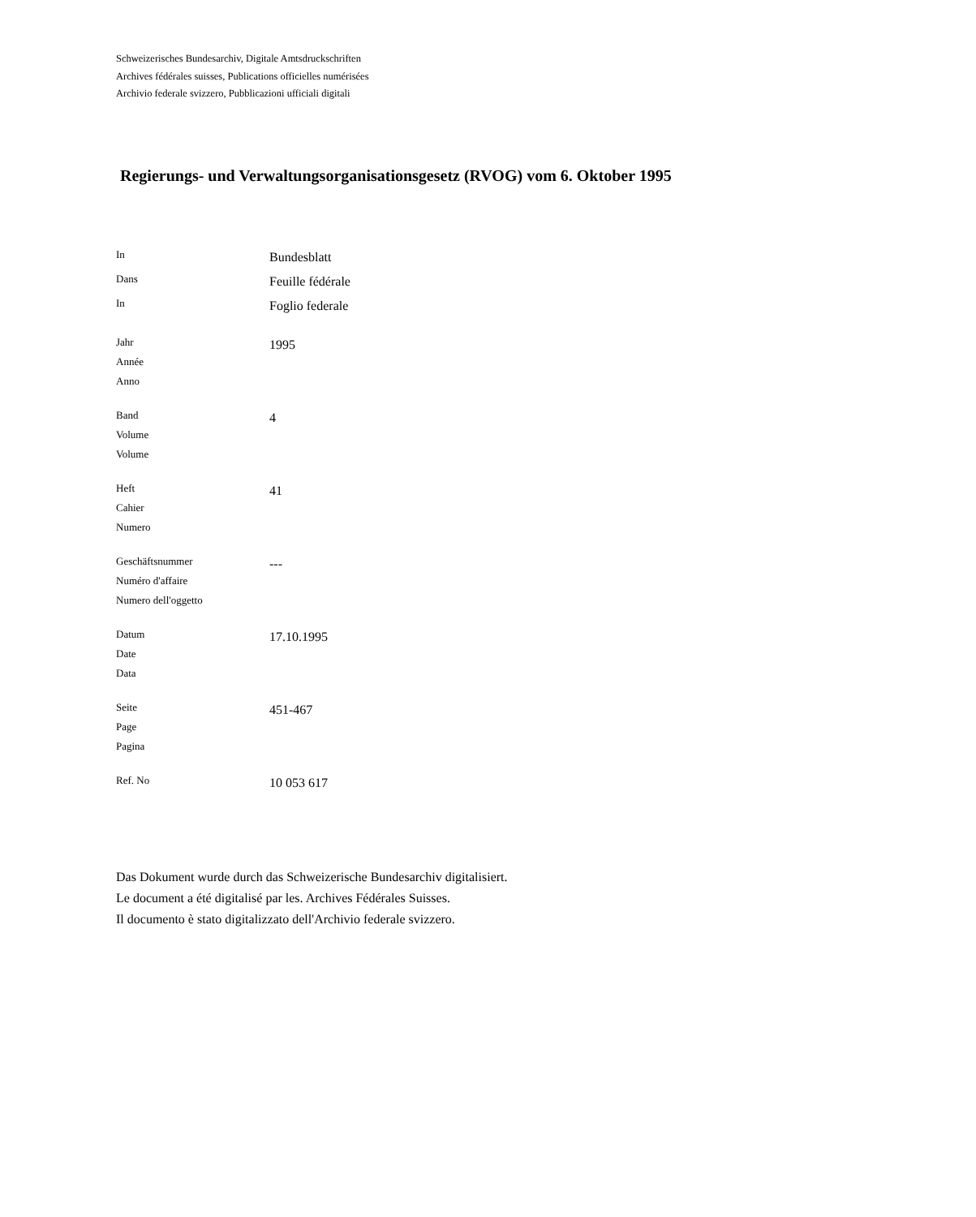Schweizerisches Bundesarchiv, Digitale Amtsdruckschriften
Archives fédérales suisses, Publications officielles numérisées
Archivio federale svizzero, Pubblicazioni ufficiali digitali
Regierungs- und Verwaltungsorganisationsgesetz (RVOG) vom 6. Oktober 1995
| In | Bundesblatt |
| Dans | Feuille fédérale |
| In | Foglio federale |
| Jahr Année Anno | 1995 |
| Band Volume Volume | 4 |
| Heft Cahier Numero | 41 |
| Geschäftsnummer Numéro d'affaire Numero dell'oggetto | --- |
| Datum Date Data | 17.10.1995 |
| Seite Page Pagina | 451-467 |
| Ref. No | 10 053 617 |
Das Dokument wurde durch das Schweizerische Bundesarchiv digitalisiert.
Le document a été digitalisé par les. Archives Fédérales Suisses.
Il documento è stato digitalizzato dell'Archivio federale svizzero.